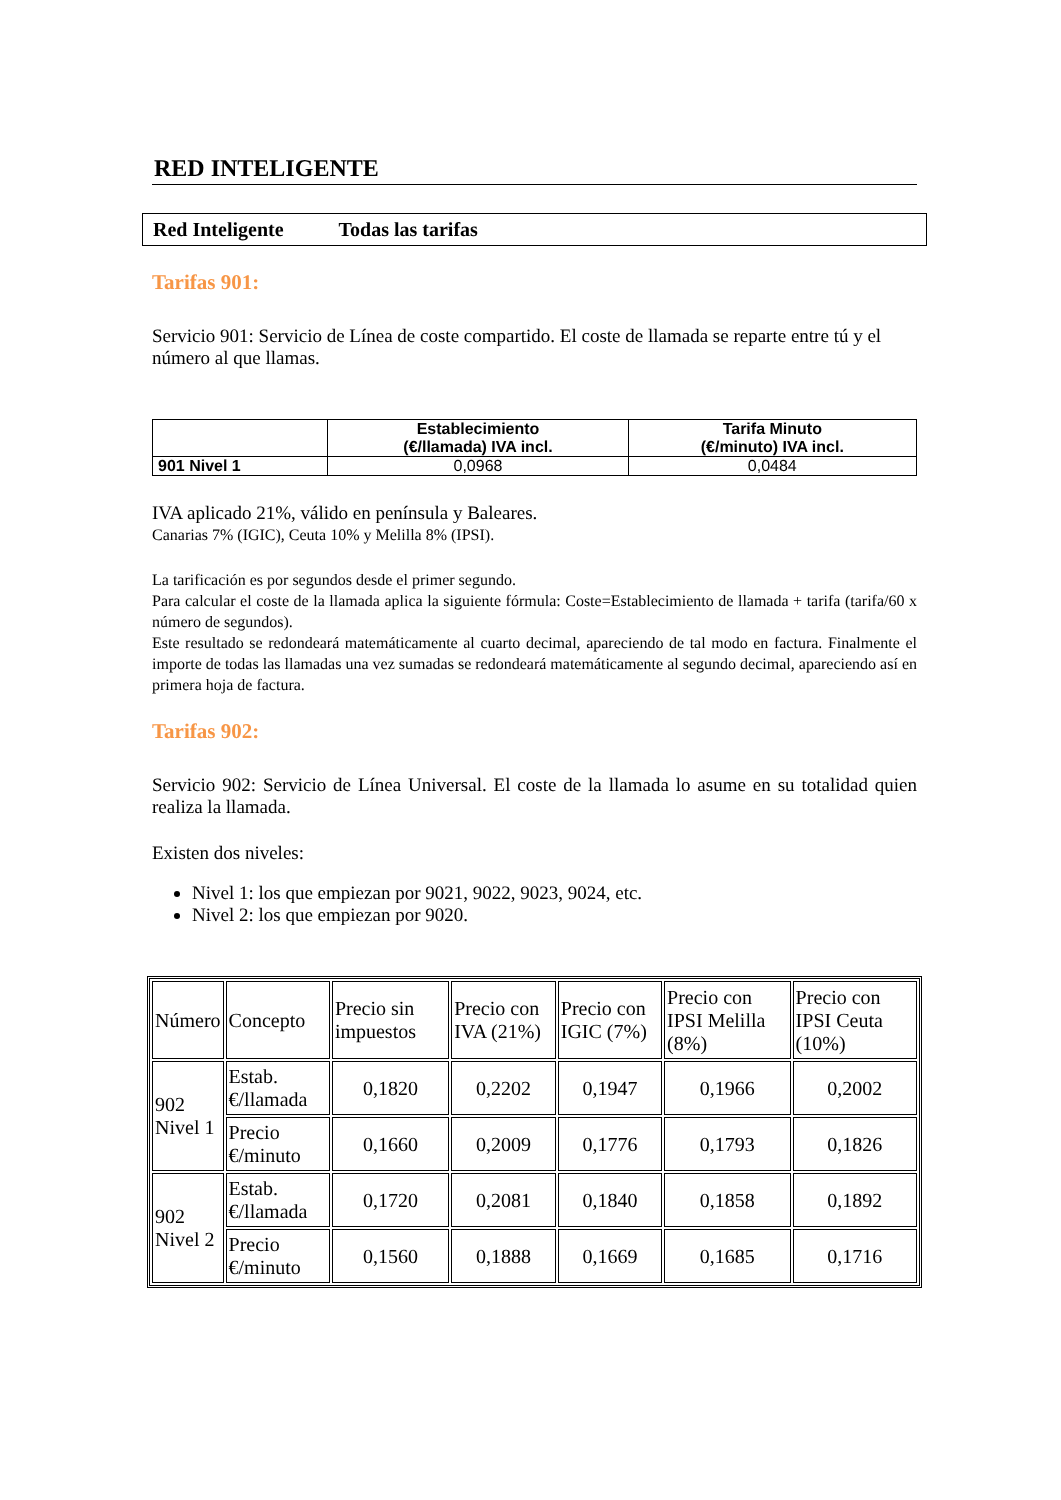RED INTELIGENTE
Red Inteligente Todas las tarifas
Tarifas 901:
Servicio 901: Servicio de Línea de coste compartido. El coste de llamada se reparte entre tú y el número al que llamas.
| | Establecimiento (€/llamada) IVA incl. | Tarifa Minuto (€/minuto) IVA incl. |
| --- | --- | --- |
| 901 Nivel 1 | 0,0968 | 0,0484 |
IVA aplicado 21%, válido en península y Baleares.
Canarias 7% (IGIC), Ceuta 10% y Melilla 8% (IPSI).
La tarificación es por segundos desde el primer segundo.
Para calcular el coste de la llamada aplica la siguiente fórmula: Coste=Establecimiento de llamada + tarifa (tarifa/60 x número de segundos).
Este resultado se redondeará matemáticamente al cuarto decimal, apareciendo de tal modo en factura. Finalmente el importe de todas las llamadas una vez sumadas se redondeará matemáticamente al segundo decimal, apareciendo así en primera hoja de factura.
Tarifas 902:
Servicio 902: Servicio de Línea Universal. El coste de la llamada lo asume en su totalidad quien realiza la llamada.
Existen dos niveles:
Nivel 1: los que empiezan por 9021, 9022, 9023, 9024, etc.
Nivel 2: los que empiezan por 9020.
| Número | Concepto | Precio sin impuestos | Precio con IVA (21%) | Precio con IGIC (7%) | Precio con IPSI Melilla (8%) | Precio con IPSI Ceuta (10%) |
| 902 Nivel 1 | Estab. €/llamada | 0,1820 | 0,2202 | 0,1947 | 0,1966 | 0,2002 |
| | Precio €/minuto | 0,1660 | 0,2009 | 0,1776 | 0,1793 | 0,1826 |
| 902 Nivel 2 | Estab. €/llamada | 0,1720 | 0,2081 | 0,1840 | 0,1858 | 0,1892 |
| | Precio €/minuto | 0,1560 | 0,1888 | 0,1669 | 0,1685 | 0,1716 |